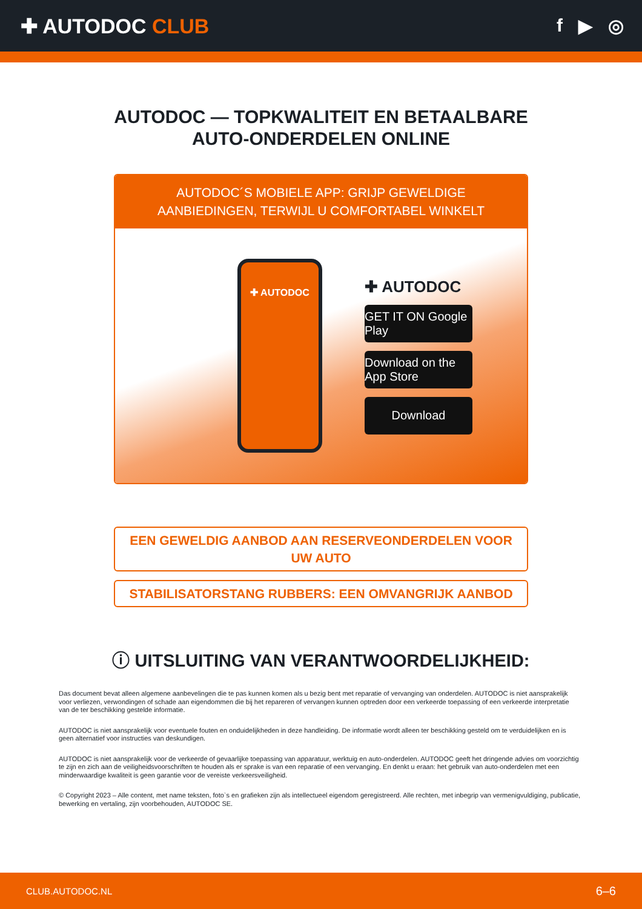✚ AUTODOC CLUB f ▶ ◎
AUTODOC — TOPKWALITEIT EN BETAALBARE AUTO-ONDERDELEN ONLINE
AUTODOC´S MOBIELE APP: GRIJP GEWELDIGE AANBIEDINGEN, TERWIJL U COMFORTABEL WINKELT
✚ AUTODOC
✚ AUTODOC
GET IT ON Google Play
Download on the App Store
Download
EEN GEWELDIG AANBOD AAN RESERVEONDERDELEN VOOR UW AUTO
STABILISATORSTANG RUBBERS: EEN OMVANGRIJK AANBOD
ⓘ UITSLUITING VAN VERANTWOORDELIJKHEID:
Das document bevat alleen algemene aanbevelingen die te pas kunnen komen als u bezig bent met reparatie of vervanging van onderdelen. AUTODOC is niet aansprakelijk voor verliezen, verwondingen of schade aan eigendommen die bij het repareren of vervangen kunnen optreden door een verkeerde toepassing of een verkeerde interpretatie van de ter beschikking gestelde informatie.
AUTODOC is niet aansprakelijk voor eventuele fouten en onduidelijkheden in deze handleiding. De informatie wordt alleen ter beschikking gesteld om te verduidelijken en is geen alternatief voor instructies van deskundigen.
AUTODOC is niet aansprakelijk voor de verkeerde of gevaarlijke toepassing van apparatuur, werktuig en auto-onderdelen. AUTODOC geeft het dringende advies om voorzichtig te zijn en zich aan de veiligheidsvoorschriften te houden als er sprake is van een reparatie of een vervanging. En denkt u eraan: het gebruik van auto-onderdelen met een minderwaardige kwaliteit is geen garantie voor de vereiste verkeersveiligheid.
© Copyright 2023 – Alle content, met name teksten, foto`s en grafieken zijn als intellectueel eigendom geregistreerd. Alle rechten, met inbegrip van vermenigvuldiging, publicatie, bewerking en vertaling, zijn voorbehouden, AUTODOC SE.
CLUB.AUTODOC.NL 6–6